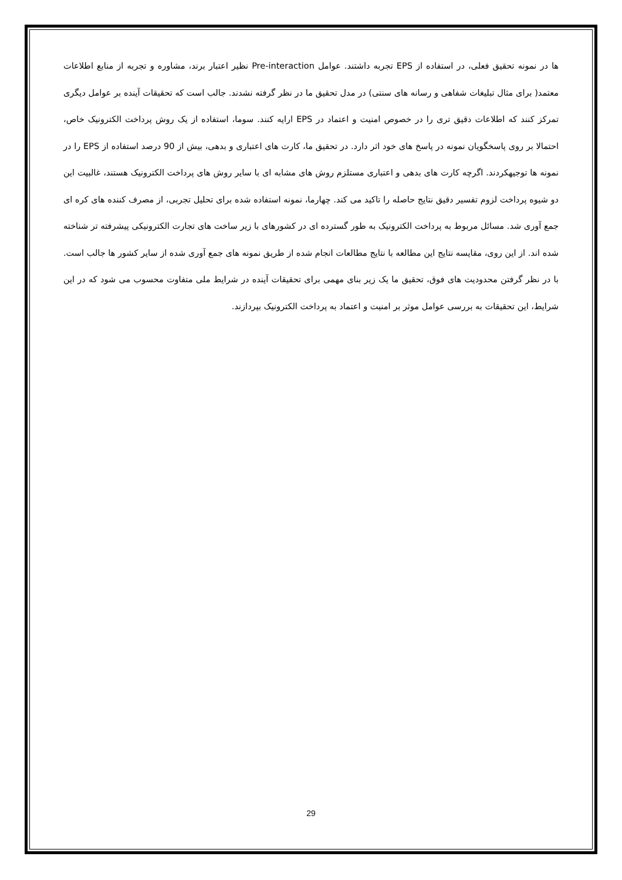ها در نمونه تحقیق فعلی، در استفاده از EPS تجربه داشتند. عوامل Pre-interaction نظیر اعتبار برند، مشاوره و تجربه از منابع اطلاعات معتمد( برای مثال تبلیغات شفاهی و رسانه های سنتی) در مدل تحقیق ما در نظر گرفته نشدند. جالب است که تحقیقات آینده بر عوامل دیگری تمرکز کنند که اطلاعات دقیق تری را در خصوص امنیت و اعتماد در EPS ارایه کنند. سوما، استفاده از یک روش پرداخت الکترونیک خاص، احتمالا بر روی پاسخگویان نمونه در پاسخ های خود اثر دارد. در تحقیق ما، کارت های اعتباری و بدهی، بیش از 90 درصد استفاده از EPS را در نمونه ها توجیهکردند. اگرچه کارت های بدهی و اعتباری مستلزم روش های مشابه ای با سایر روش های پرداخت الکترونیک هستند، غالبیت این دو شیوه پرداخت لزوم تفسیر دقیق نتایج حاصله را تاکید می کند. چهارما، نمونه استفاده شده برای تحلیل تجربی، از مصرف کننده های کره ای جمع آوری شد. مسائل مربوط به پرداخت الکترونیک به طور گسترده ای در کشورهای با زیر ساخت های تجارت الکترونیکی پیشرفته تر شناخته شده اند. از این روی، مقایسه نتایج این مطالعه با نتایج مطالعات انجام شده از طریق نمونه های جمع آوری شده از سایر کشور ها جالب است. با در نظر گرفتن محدودیت های فوق، تحقیق ما یک زیر بنای مهمی برای تحقیقات آینده در شرایط ملی متفاوت محسوب می شود که در این شرایط، این تحقیقات به بررسی عوامل موثر بر امنیت و اعتماد به پرداخت الکترونیک بپردازند.
29